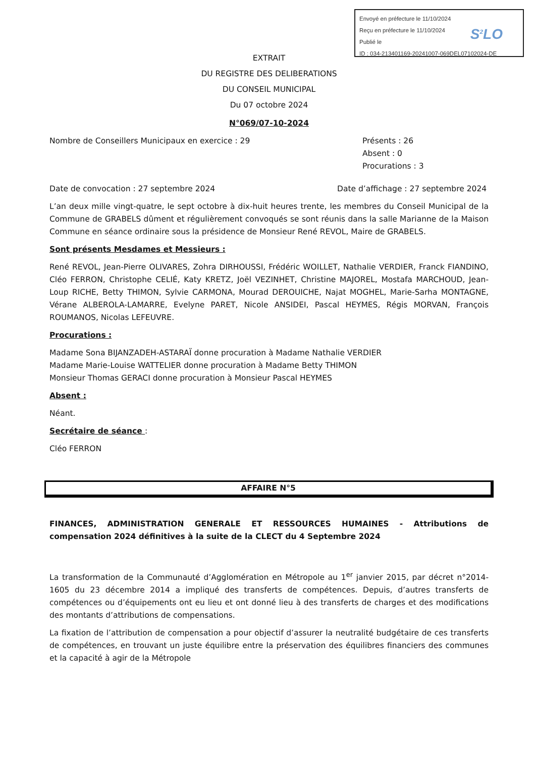Envoyé en préfecture le 11/10/2024
Reçu en préfecture le 11/10/2024
Publié le
ID : 034-213401169-20241007-069DEL07102024-DE
S<sup>2</sup>LO
EXTRAIT
DU REGISTRE DES DELIBERATIONS
DU CONSEIL MUNICIPAL
Du 07 octobre 2024
N°069/07-10-2024
Nombre de Conseillers Municipaux en exercice : 29
Présents : 26
Absent : 0
Procurations : 3
Date de convocation : 27 septembre 2024
Date d’affichage : 27 septembre 2024
L’an deux mille vingt-quatre, le sept octobre à dix-huit heures trente, les membres du Conseil Municipal de la Commune de GRABELS dûment et régulièrement convoqués se sont réunis dans la salle Marianne de la Maison Commune en séance ordinaire sous la présidence de Monsieur René REVOL, Maire de GRABELS.
Sont présents Mesdames et Messieurs :
René REVOL, Jean-Pierre OLIVARES, Zohra DIRHOUSSI, Frédéric WOILLET, Nathalie VERDIER, Franck FIANDINO, Cléo FERRON, Christophe CELIÉ, Katy KRETZ, Joël VEZINHET, Christine MAJOREL, Mostafa MARCHOUD, Jean-Loup RICHE, Betty THIMON, Sylvie CARMONA, Mourad DEROUICHE, Najat MOGHEL, Marie-Sarha MONTAGNE, Vérane ALBEROLA-LAMARRE, Evelyne PARET, Nicole ANSIDEI, Pascal HEYMES, Régis MORVAN, François ROUMANOS, Nicolas LEFEUVRE.
Procurations :
Madame Sona BIJANZADEH-ASTARAÏ donne procuration à Madame Nathalie VERDIER
Madame Marie-Louise WATTELIER donne procuration à Madame Betty THIMON
Monsieur Thomas GERACI donne procuration à Monsieur Pascal HEYMES
Absent :
Néant.
Secrétaire de séance :
Cléo FERRON
AFFAIRE N°5
FINANCES, ADMINISTRATION GENERALE ET RESSOURCES HUMAINES - Attributions de compensation 2024 définitives à la suite de la CLECT du 4 Septembre 2024
La transformation de la Communauté d’Agglomération en Métropole au 1<sup>er</sup> janvier 2015, par décret n°2014-1605 du 23 décembre 2014 a impliqué des transferts de compétences. Depuis, d’autres transferts de compétences ou d’équipements ont eu lieu et ont donné lieu à des transferts de charges et des modifications des montants d’attributions de compensations.
La fixation de l’attribution de compensation a pour objectif d’assurer la neutralité budgétaire de ces transferts de compétences, en trouvant un juste équilibre entre la préservation des équilibres financiers des communes et la capacité à agir de la Métropole